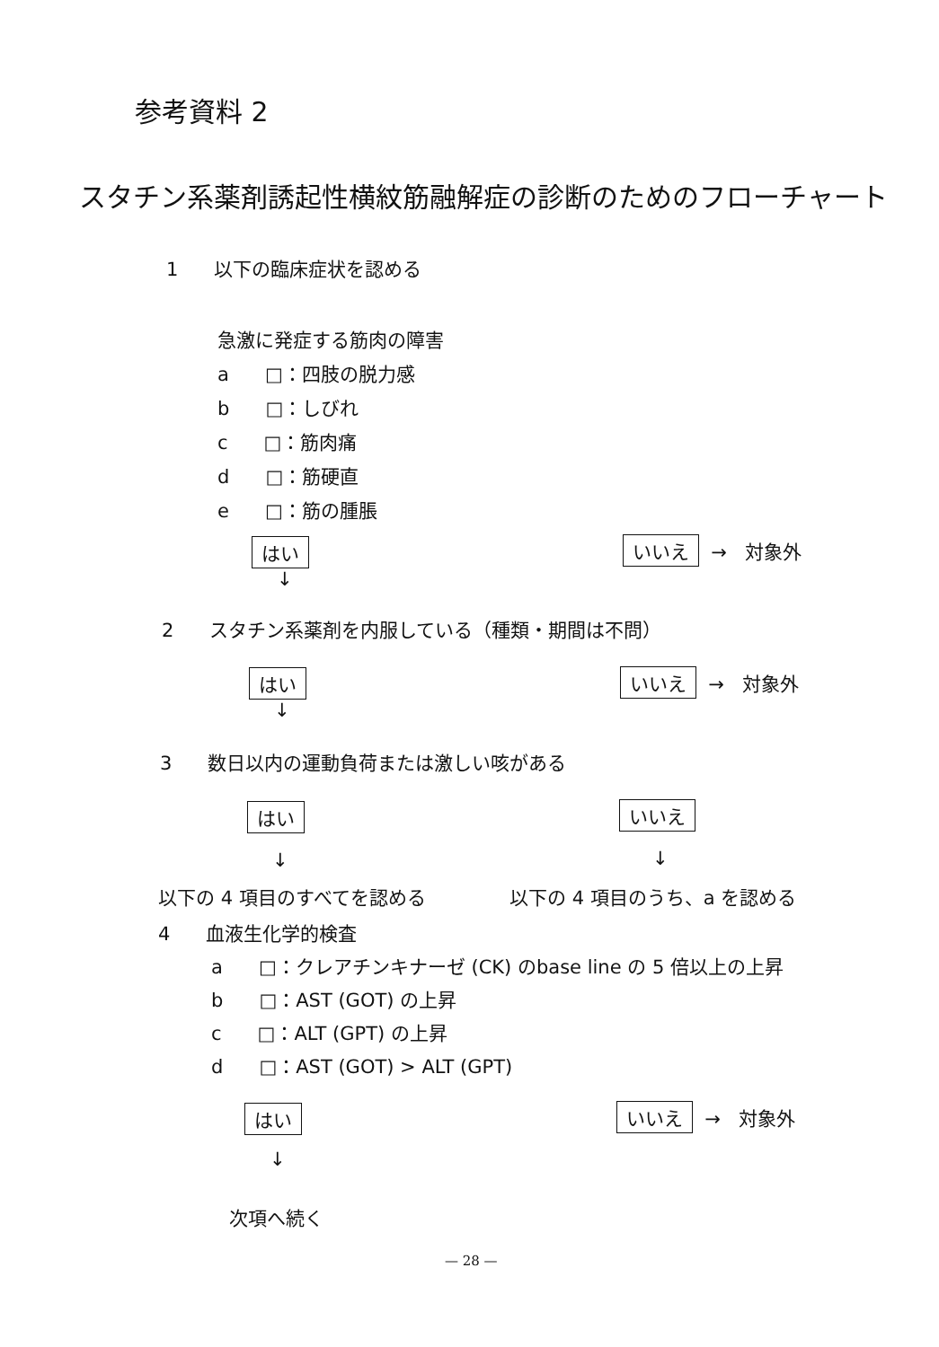参考資料 2
スタチン系薬剤誘起性横紋筋融解症の診断のためのフローチャート
1 以下の臨床症状を認める
急激に発症する筋肉の障害
a □：四肢の脱力感
b □：しびれ
c □：筋肉痛
d □：筋硬直
e □：筋の腫脹
はい
↓
いいえ → 対象外
2 スタチン系薬剤を内服している（種類・期間は不問）
はい
↓
いいえ → 対象外
3 数日以内の運動負荷または激しい咳がある
はい
↓
いいえ
↓
以下の 4 項目のすべてを認める 以下の 4 項目のうち、a を認める
4 血液生化学的検査
a □：クレアチンキナーゼ (CK) のbase line の 5 倍以上の上昇
b □：AST (GOT) の上昇
c □：ALT (GPT) の上昇
d □：AST (GOT) > ALT (GPT)
はい
↓
いいえ → 対象外
次項へ続く
— 28 —